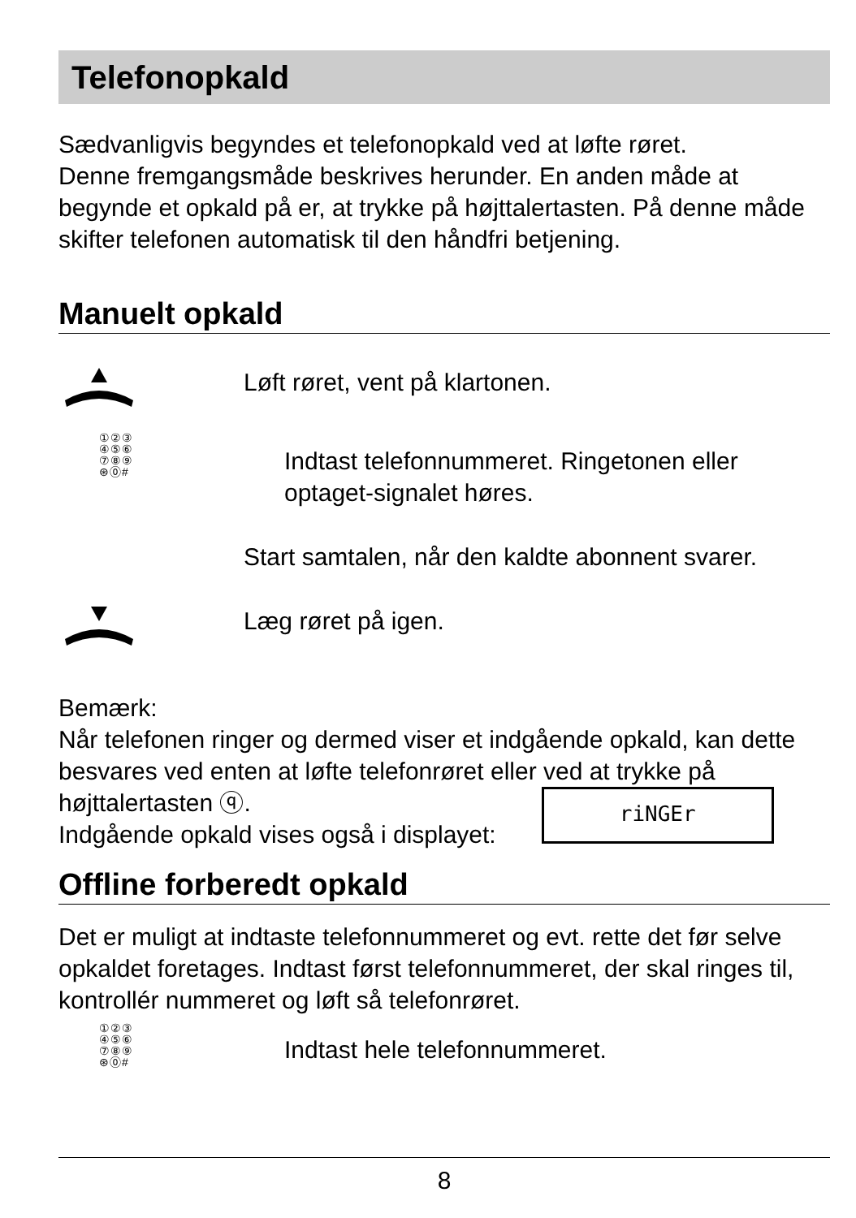Telefonopkald
Sædvanligvis begyndes et telefonopkald ved at løfte røret.
Denne fremgangsmåde beskrives herunder. En anden måde at begynde et opkald på er, at trykke på højttalertasten. På denne måde skifter telefonen automatisk til den håndfri betjening.
Manuelt opkald
Løft røret, vent på klartonen.
①②③
④⑤⑥
⑦⑧⑨
⊛⓪#
Indtast telefonnummeret. Ringetonen eller optaget-signalet høres.
Start samtalen, når den kaldte abonnent svarer.
Læg røret på igen.
Bemærk:
Når telefonen ringer og dermed viser et indgående opkald, kan dette besvares ved enten at løfte telefonrøret eller ved at trykke på
højttalertasten ⓠ.
Indgående opkald vises også i displayet:
riNGEr
Offline forberedt opkald
Det er muligt at indtaste telefonnummeret og evt. rette det før selve opkaldet foretages. Indtast først telefonnummeret, der skal ringes til, kontrollér nummeret og løft så telefonrøret.
①②③
④⑤⑥
⑦⑧⑨
⊛⓪#
Indtast hele telefonnummeret.
8